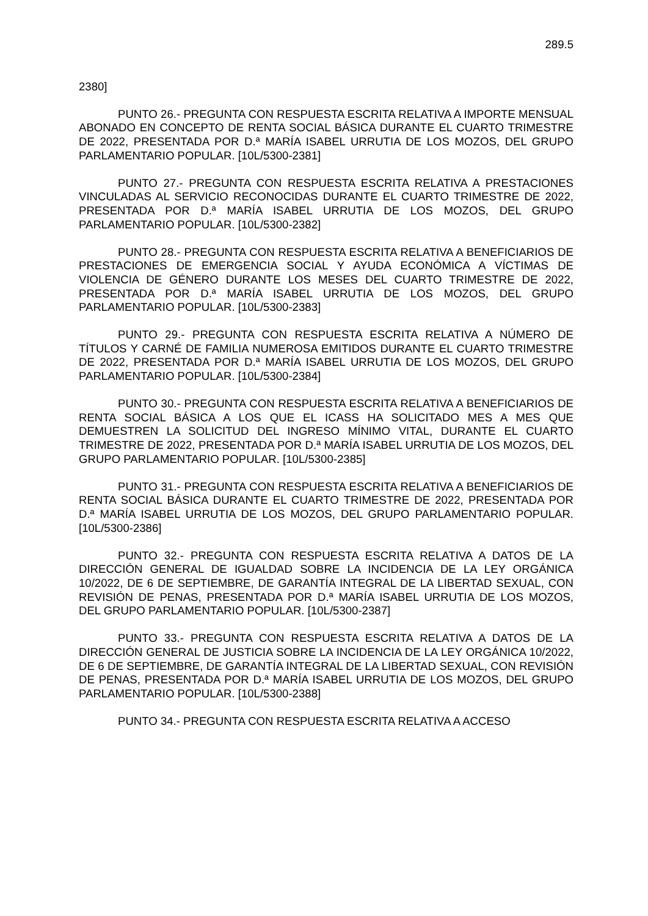289.5
2380]
PUNTO 26.- PREGUNTA CON RESPUESTA ESCRITA RELATIVA A IMPORTE MENSUAL ABONADO EN CONCEPTO DE RENTA SOCIAL BÁSICA DURANTE EL CUARTO TRIMESTRE DE 2022, PRESENTADA POR D.ª MARÍA ISABEL URRUTIA DE LOS MOZOS, DEL GRUPO PARLAMENTARIO POPULAR. [10L/5300-2381]
PUNTO 27.- PREGUNTA CON RESPUESTA ESCRITA RELATIVA A PRESTACIONES VINCULADAS AL SERVICIO RECONOCIDAS DURANTE EL CUARTO TRIMESTRE DE 2022, PRESENTADA POR D.ª MARÍA ISABEL URRUTIA DE LOS MOZOS, DEL GRUPO PARLAMENTARIO POPULAR. [10L/5300-2382]
PUNTO 28.- PREGUNTA CON RESPUESTA ESCRITA RELATIVA A BENEFICIARIOS DE PRESTACIONES DE EMERGENCIA SOCIAL Y AYUDA ECONÓMICA A VÍCTIMAS DE VIOLENCIA DE GÉNERO DURANTE LOS MESES DEL CUARTO TRIMESTRE DE 2022, PRESENTADA POR D.ª MARÍA ISABEL URRUTIA DE LOS MOZOS, DEL GRUPO PARLAMENTARIO POPULAR. [10L/5300-2383]
PUNTO 29.- PREGUNTA CON RESPUESTA ESCRITA RELATIVA A NÚMERO DE TÍTULOS Y CARNÉ DE FAMILIA NUMEROSA EMITIDOS DURANTE EL CUARTO TRIMESTRE DE 2022, PRESENTADA POR D.ª MARÍA ISABEL URRUTIA DE LOS MOZOS, DEL GRUPO PARLAMENTARIO POPULAR. [10L/5300-2384]
PUNTO 30.- PREGUNTA CON RESPUESTA ESCRITA RELATIVA A BENEFICIARIOS DE RENTA SOCIAL BÁSICA A LOS QUE EL ICASS HA SOLICITADO MES A MES QUE DEMUESTREN LA SOLICITUD DEL INGRESO MÍNIMO VITAL, DURANTE EL CUARTO TRIMESTRE DE 2022, PRESENTADA POR D.ª MARÍA ISABEL URRUTIA DE LOS MOZOS, DEL GRUPO PARLAMENTARIO POPULAR. [10L/5300-2385]
PUNTO 31.- PREGUNTA CON RESPUESTA ESCRITA RELATIVA A BENEFICIARIOS DE RENTA SOCIAL BÁSICA DURANTE EL CUARTO TRIMESTRE DE 2022, PRESENTADA POR D.ª MARÍA ISABEL URRUTIA DE LOS MOZOS, DEL GRUPO PARLAMENTARIO POPULAR. [10L/5300-2386]
PUNTO 32.- PREGUNTA CON RESPUESTA ESCRITA RELATIVA A DATOS DE LA DIRECCIÓN GENERAL DE IGUALDAD SOBRE LA INCIDENCIA DE LA LEY ORGÁNICA 10/2022, DE 6 DE SEPTIEMBRE, DE GARANTÍA INTEGRAL DE LA LIBERTAD SEXUAL, CON REVISIÓN DE PENAS, PRESENTADA POR D.ª MARÍA ISABEL URRUTIA DE LOS MOZOS, DEL GRUPO PARLAMENTARIO POPULAR. [10L/5300-2387]
PUNTO 33.- PREGUNTA CON RESPUESTA ESCRITA RELATIVA A DATOS DE LA DIRECCIÓN GENERAL DE JUSTICIA SOBRE LA INCIDENCIA DE LA LEY ORGÁNICA 10/2022, DE 6 DE SEPTIEMBRE, DE GARANTÍA INTEGRAL DE LA LIBERTAD SEXUAL, CON REVISIÓN DE PENAS, PRESENTADA POR D.ª MARÍA ISABEL URRUTIA DE LOS MOZOS, DEL GRUPO PARLAMENTARIO POPULAR. [10L/5300-2388]
PUNTO 34.- PREGUNTA CON RESPUESTA ESCRITA RELATIVA A ACCESO